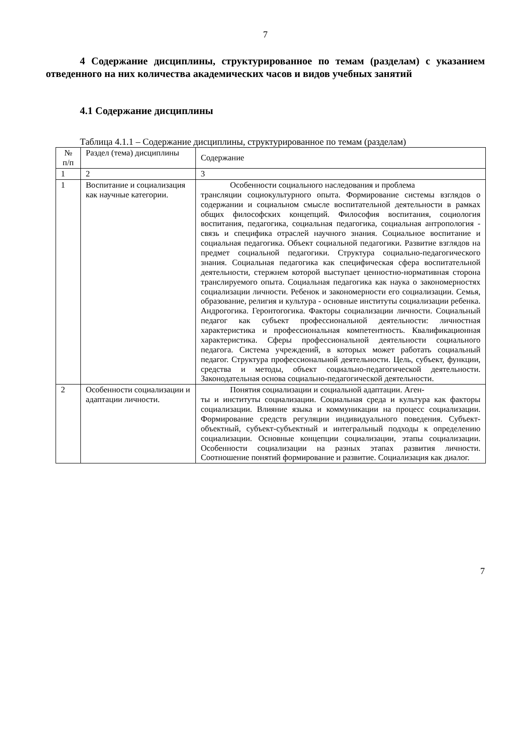7
4 Содержание дисциплины, структурированное по темам (разделам) с указанием отведенного на них количества академических часов и видов учебных занятий
4.1 Содержание дисциплины
Таблица 4.1.1 – Содержание дисциплины, структурированное по темам (разделам)
| № п/п | Раздел (тема) дисциплины | Содержание |
| --- | --- | --- |
| 1 | 2 | 3 |
| 1 | Воспитание и социализация как научные категории. | Особенности социального наследования и проблема трансляции социокультурного опыта. Формирование системы взглядов о содержании и социальном смысле воспитательной деятельности в рамках общих философских концепций. Философия воспитания, социология воспитания, педагогика, социальная педагогика, социальная антропология - связь и специфика отраслей научного знания. Социальное воспитание и социальная педагогика. Объект социальной педагогики. Развитие взглядов на предмет социальной педагогики. Структура социально-педагогического знания. Социальная педагогика как специфическая сфера воспитательной деятельности, стержнем которой выступает ценностно-нормативная сторона транслируемого опыта. Социальная педагогика как наука о закономерностях социализации личности. Ребенок и закономерности его социализации. Семья, образование, религия и культура - основные институты социализации ребенка. Андрогогика. Геронтогогика. Факторы социализации личности. Социальный педагог как субъект профессиональной деятельности: личностная характеристика и профессиональная компетентность. Квалификационная характеристика. Сферы профессиональной деятельности социального педагога. Система учреждений, в которых может работать социальный педагог. Структура профессиональной деятельности. Цель, субъект, функции, средства и методы, объект социально-педагогической деятельности. Законодательная основа социально-педагогической деятельности. |
| 2 | Особенности социализации и адаптации личности. | Понятия социализации и социальной адаптации. Аген- ты и институты социализации. Социальная среда и культура как факторы социализации. Влияние языка и коммуникации на процесс социализации. Формирование средств регуляции индивидуального поведения. Субъект-объектный, субъект-субъектный и интегральный подходы к определению социализации. Основные концепции социализации, этапы социализации. Особенности социализации на разных этапах развития личности. Соотношение понятий формирование и развитие. Социализация как диалог. |
7